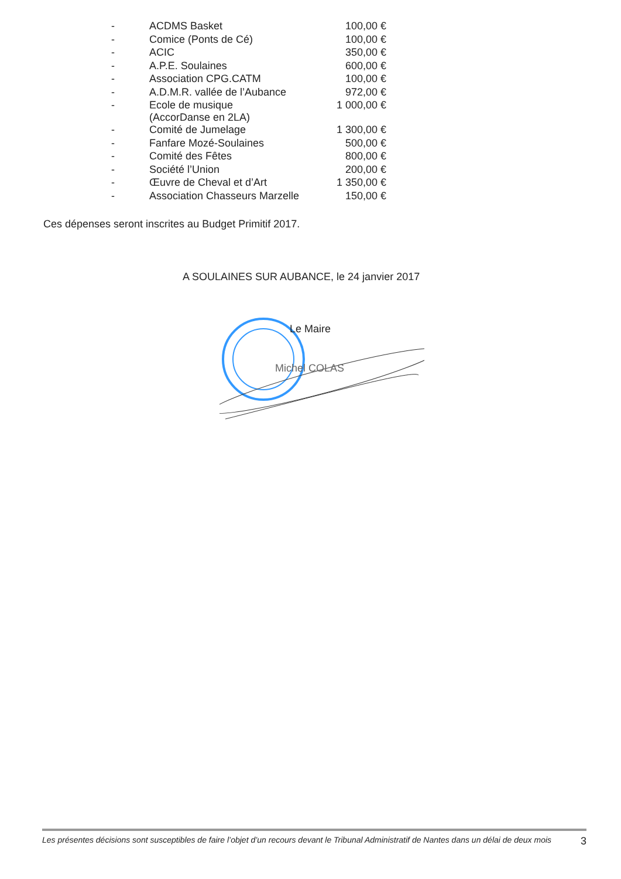| - | ACDMS Basket | 100,00 € |
| - | Comice (Ponts de Cé) | 100,00 € |
| - | ACIC | 350,00 € |
| - | A.P.E. Soulaines | 600,00 € |
| - | Association CPG.CATM | 100,00 € |
| - | A.D.M.R. vallée de l’Aubance | 972,00 € |
| - | Ecole de musique (AccorDanse en 2LA) | 1 000,00 € |
| - | Comité de Jumelage | 1 300,00 € |
| - | Fanfare Mozé-Soulaines | 500,00 € |
| - | Comité des Fêtes | 800,00 € |
| - | Société l’Union | 200,00 € |
| - | Œuvre de Cheval et d’Art | 1 350,00 € |
| - | Association Chasseurs Marzelle | 150,00 € |
Ces dépenses seront inscrites au Budget Primitif 2017.
A SOULAINES SUR AUBANCE, le 24 janvier 2017
Le Maire
Michel COLAS
Les présentes décisions sont susceptibles de faire l’objet d’un recours devant le Tribunal Administratif de Nantes dans un délai de deux mois 3